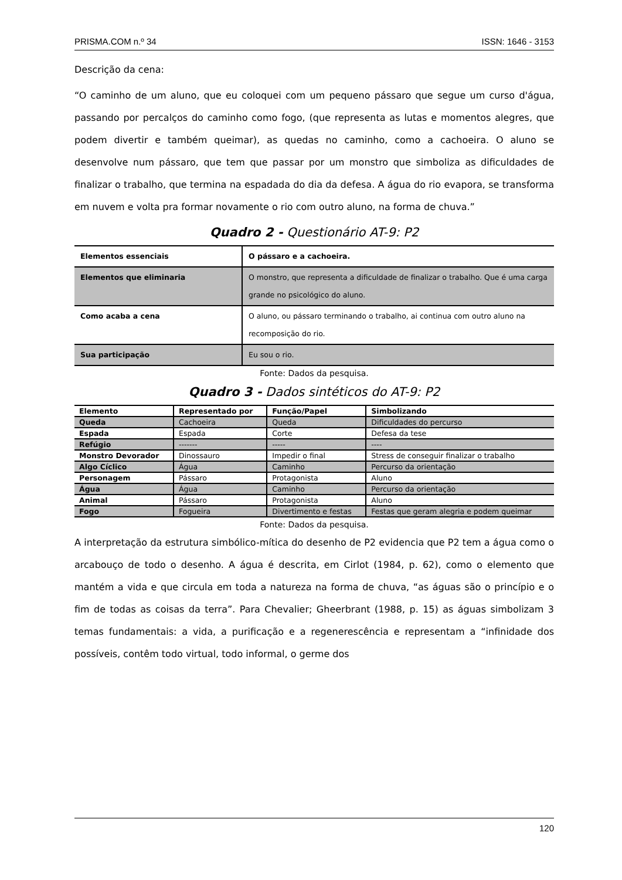PRISMA.COM n.º 34 ISSN: 1646 - 3153
Descrição da cena:
“O caminho de um aluno, que eu coloquei com um pequeno pássaro que segue um curso d'água, passando por percalços do caminho como fogo, (que representa as lutas e momentos alegres, que podem divertir e também queimar), as quedas no caminho, como a cachoeira. O aluno se desenvolve num pássaro, que tem que passar por um monstro que simboliza as dificuldades de finalizar o trabalho, que termina na espadada do dia da defesa. A água do rio evapora, se transforma em nuvem e volta pra formar novamente o rio com outro aluno, na forma de chuva.”
Quadro 2 - Questionário AT-9: P2
| Elementos essenciais | O pássaro e a cachoeira. |
| Elementos que eliminaria | O monstro, que representa a dificuldade de finalizar o trabalho. Que é uma carga grande no psicológico do aluno. |
| Como acaba a cena | O aluno, ou pássaro terminando o trabalho, ai continua com outro aluno na recomposição do rio. |
| Sua participação | Eu sou o rio. |
Fonte: Dados da pesquisa.
Quadro 3 - Dados sintéticos do AT-9: P2
| Elemento | Representado por | Função/Papel | Simbolizando |
| --- | --- | --- | --- |
| Queda | Cachoeira | Queda | Dificuldades do percurso |
| Espada | Espada | Corte | Defesa da tese |
| Refúgio | ------- | ----- | ---- |
| Monstro Devorador | Dinossauro | Impedir o final | Stress de conseguir finalizar o trabalho |
| Algo Cíclico | Água | Caminho | Percurso da orientação |
| Personagem | Pássaro | Protagonista | Aluno |
| Água | Água | Caminho | Percurso da orientação |
| Animal | Pássaro | Protagonista | Aluno |
| Fogo | Fogueira | Divertimento e festas | Festas que geram alegria e podem queimar |
Fonte: Dados da pesquisa.
A interpretação da estrutura simbólico-mítica do desenho de P2 evidencia que P2 tem a água como o arcabouço de todo o desenho. A água é descrita, em Cirlot (1984, p. 62), como o elemento que mantém a vida e que circula em toda a natureza na forma de chuva, “as águas são o princípio e o fim de todas as coisas da terra”. Para Chevalier; Gheerbrant (1988, p. 15) as águas simbolizam 3 temas fundamentais: a vida, a purificação e a regenerescência e representam a “infinidade dos possíveis, contêm todo virtual, todo informal, o germe dos
120